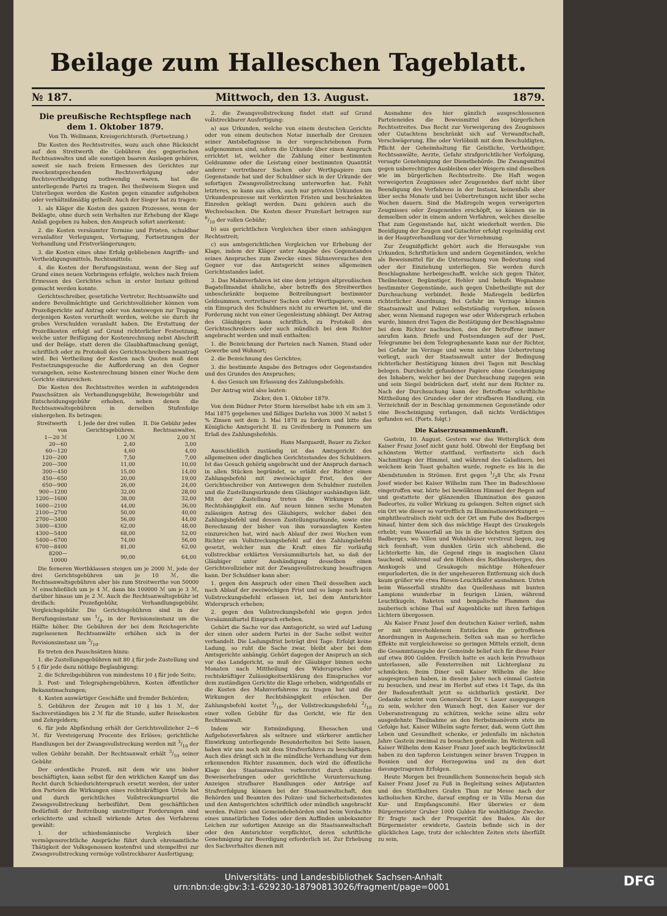Beilage zum Halleschen Tageblatt.
№ 187. Mittwoch, den 13. August. 1879.
Die preußische Rechtspflege nach dem 1. Oktober 1879.
Von Th. Wellmann, Kreisgerichtsrath. (Fortsetzung.)
Die Kosten des Rechtsstreites, wozu auch ohne Rücksicht auf den Streitwerth die Gebühren des gegnerischen Rechtsanwaltes und alle sonstigen baaren Auslagen gehören, soweit sie nach freiem Ermessen des Gerichtes zur zweckentsprechenden Rechtsverfolgung oder Rechtsvertheidigung nothwendig waren, hat die unterliegende Partei zu tragen. Bei theilweisem Siegen und Unterliegen werden die Kosten gegen einander aufgehoben oder verhältnißmäßig getheilt. Auch der Sieger hat zu tragen:
1. als Kläger die Kosten des ganzen Prozesses, wenn der Beklagte, ohne durch sein Verhalten zur Erhebung der Klage Anlaß gegeben zu haben, den Anspruch sofort anerkennt:
2. die Kosten versäumter Termine und Fristen, schuldbar veranlaßter Verlegungen, Vertagung, Fortsetzungen der Verhandlung und Fristverlängerungen;
3. die Kosten eines ohne Erfolg gebliebenen Angriffs- und Vertheidigungsmittels, Rechtsmittels;
4. die Kosten der Berufungsinstanz, wenn der Sieg auf Grund eines neuen Vorbringens erfolgte, welches nach freiem Ermessen des Gerichtes schon in erster Instanz geltend gemacht werden konnte.
Gerichtsschreiber, gesetzliche Vertreter, Rechtsanwälte und andere Bevollmächtigte und Gerichtsvollzieher können vom Prozeßgerichte auf Antrag oder von Amtswegen zur Tragung derjenigen Kosten verurtheilt werden, welche sie durch ihr grobes Verschulden veranlaßt haben. Die Erstattung der Prozeßkosten erfolgt auf Grund richterlicher Festsetzung, welche unter Beifügung der Kostenrechnung nebst Abschrift und der Beläge, statt deren die Glaubhaftmachung genügt, schriftlich oder zu Protokoll des Gerichtsschreibers beantragt wird. Bei Vertheilung der Kosten nach Quoten muß dem Festsetzungsgesuche die Aufforderung an den Gegner vorangehen, seine Kostenrechnung binnen einer Woche dem Gerichte einzureichen.
Die Kosten des Rechtsstreites werden in aufsteigenden Pauschsätzen als Verhandlungsgebühr, Beweisgebühr und Entscheidungsgebühr erhoben, neben denen die Rechtsanwaltsgebühren in derselben Stufenfolge einhergehen. Es betragen:
| Streitwerth von | I. Jede der drei vollen Gerichtsgebühren. | II. Die Gebühr jedes Rechtsanwaltes. |
| --- | --- | --- |
| 1—20 ℳ | 1,00 ℳ | 2,00 ℳ |
| 20—60 | 2,40 | 3,00 |
| 60—120 | 4,60 | 4,00 |
| 120—200 | 7,50 | 7,00 |
| 200—300 | 11,00 | 10,00 |
| 300—450 | 15,00 | 14,00 |
| 450—650 | 20,00 | 19,00 |
| 650—900 | 26,00 | 24,00 |
| 900—1200 | 32,00 | 28,00 |
| 1200—1600 | 38,00 | 32,00 |
| 1600—2100 | 44,00 | 36,00 |
| 2100—2700 | 50,00 | 40,00 |
| 2700—3400 | 56,00 | 44,00 |
| 3400—4300 | 62,00 | 48,00 |
| 4300—5400 | 68,00 | 52,00 |
| 5400—6700 | 74,00 | 56,00 |
| 6700—8400 | 81,00 | 62,00 |
| 8200—10000 | 90,00 | 64,00 |
Die ferneren Werthklassen steigen um je 2000 ℳ, jede der drei Gerichtsgebühren um je 10 ℳ, die Rechtsanwaltsgebühren aber bis zum Streitwerthe von 50000 ℳ einschließlich um je 4 ℳ, dann bis 100000 ℳ um je 3 ℳ, darüber hinaus um je 2 ℳ. Auch die Rechtsanwaltsgebühr ist dreifach: Prozeßgebühr, Verhandlungsgebühr, Vergleichsgebühr. Die Gerichtsgebühren sind in der Berufungsinstanz um 1/4, in der Revisionsinstanz um die Hälfte höher. Die Gebühren der bei dem Reichsgerichte zugelassenen Rechtsanwälte erhöhen sich in der Revisionsinstanz um 3/10.
Es treten den Pauschsätzen hinzu:
1. die Zustellungsgebühren mit 80 ₰ für jede Zustellung und 5 ₰ für jede dazu nöthige Beglaubigung;
2. die Schreibgebühren von mindestens 10 ₰ für jede Seite;
3. Post- und Telegraphengebühren, Kosten öffentlicher Bekanntmachungen;
4. Kosten auswärtiger Geschäfte und fremder Behörden;
5. Gebühren der Zeugen mit 10 ₰ bis 1 ℳ, der Sachverständigen bis 2 ℳ für die Stunde, außer Reisekosten und Zehrgeldern;
6. für jede Abpfändung erhält der Gerichtsvollzieher 2—6 ℳ, für Versteigerung Procente des Erlöses; gerichtliche Handlungen bei der Zwangsvollstreckung werden mit 3/10 der vollen Gebühr bezahlt. Der Rechtsanwalt erhält 3/10 seiner Gebühr.
Der ordentliche Prozeß, mit dem wir uns bisher beschäftigten, kann selbst für den wirklichen Kampf um das Recht durch Schiedsrichterspruch ersetzt werden, der unter den Parteien die Wirkungen eines rechtskräftigen Urtels hat und durch gerichtliches Vollstreckungsurtel die Zwangsvollstreckung herbeiführt. Dem geschäftlichen Bedürfniß der Beitreibung unstreitiger Forderungen sind erleichterte und schnell wirkende Arten des Verfahrens gewählt:
1. der schiedsmännische Vergleich über vermögensrechtliche Ansprüche führt durch ehrenamtliche Thätigkeit der Volksgenossen kostenfrei und stempelfrei zur Zwangsvollstreckung vermöge vollstreckbarer Ausfertigung;
2. die Zwangsvollstreckung findet statt auf Grund vollstreckbarer Ausfertigung:
a) aus Urkunden, welche von einem deutschen Gerichte oder von einem deutschen Notar innerhalb der Grenzen seiner Amtsbefugnisse in der vorgeschriebenen Form aufgenommen sind, sofern die Urkunde über einen Anspruch errichtet ist, welcher die Zahlung einer bestimmten Geldsumme oder die Leistung einer bestimmten Quantität anderer vertretbarer Sachen oder Werthpapiere zum Gegenstande hat und der Schuldner sich in der Urkunde der sofortigen Zwangsvollstreckung unterworfen hat. Fehlt letzteres, so kann aus allen, auch nur privaten Urkunden im Urkundenprozesse mit verkürzten Fristen und beschränkten Einreden geklagt werden. Dazu gehören auch die Wechselsachen. Die Kosten dieser Prozeßart betragen nur 6/10 der vollen Gebühr;
b) aus gerichtlichen Vergleichen über einen anhängigen Rechtsstreit;
c) aus amtsgerichtlichen Vergleichen vor Erhebung der Klage, indem der Kläger unter Angabe des Gegenstandes seines Anspruches zum Zwecke eines Sühneversuches den Gegner vor das Amtsgericht seines allgemeinen Gerichtsstandes ladet.
3. Das Mahnverfahren ist eine dem jetzigen altpreußischen Bagatellmandat ähnliche, aber betreffs des Streitwerthes unbeschränkte bequeme Beitreibungsart bestimmter Geldsummen, vertretbarer Sachen oder Werthpapiere, wenn ein Einspruch des Schuldners nicht zu erwarten ist, und die Forderung nicht von einer Gegenleistung abhängt. Der Antrag des Gläubigers kann schriftlich, zu Protokoll des Gerichtsschreibers oder auch mündlich bei dem Richter angebracht werden und muß enthalten:
1. die Bezeichnung der Parteien nach Namen, Stand oder Gewerbe und Wohnort;
2. die Bezeichnung des Gerichtes;
3. die bestimmte Angabe des Betrages oder Gegenstandes und des Grundes des Anspruches;
4. das Gesuch um Erlassung des Zahlungsbefehls.
Der Antrag wird also lauten:
Zicker, den 1. Oktober 1879.
Von dem Büdner Peter Storm hierselbst habe ich ein am 3. Mai 1875 gegebenes und fälliges Darlehn von 3000 ℳ nebst 5 % Zinsen seit dem 3. Mai 1878 zu fordern und bitte das Königliche Amtsgericht II. zu Greifenberg in Pommern um Erlaß des Zahlungsbefehls.
Hans Marquardt, Bauer zu Zicker.
Ausschließlich zuständig ist das Amtsgericht des allgemeinen oder dinglichen Gerichtsstandes des Schuldners. Ist das Gesuch gehörig angebracht und der Anspruch darnach in allen Stücken begründet, so erläßt der Richter einen Zahlungsbefehl mit zweiwöchiger Frist, den der Gerichtsschreiber von Amtswegen dem Schuldner zustellen und die Zustellungsurkunde dem Gläubiger aushändigen läßt. Mit der Zustellung treten die Wirkungen der Rechtshängigkeit ein. Auf neuen binnen sechs Monaten zulässigen Antrag des Gläubigers, welcher dabei den Zahlungsbefehl und dessen Zustellungsurkunde, sowie eine Berechnung der bisher von ihm vorausslagten Kosten einzureichen hat, wird nach Ablauf der zwei Wochen vom Richter ein Vollstreckungsbefehl auf den Zahlungsbefehl gesetzt, welcher nun die Kraft eines für vorläufig vollstreckbar erklärten Versäumnißurtels hat, so daß der Gläubiger unter Aushändigung desselben einen Gerichtsvollzieher mit der Zwangsvollstreckung beauftragen kann. Der Schuldner kann aber:
1. gegen den Anspruch oder einen Theil desselben auch nach Ablauf der zweiwöchigen Frist und so lange noch kein Vollstreckungsbefehl erlassen ist, bei dem Amtsrichter Widerspruch erheben;
2. gegen den Vollstreckungsbefehl wie gegen jedes Versäumnißurtel Einspruch erheben.
Gehört die Sache vor das Amtsgericht, so wird auf Ladung der einen oder andern Partei in der Sache selbst weiter verhandelt. Die Ladungsfrist beträgt drei Tage. Erfolgt keine Ladung, so ruht die Sache zwar, bleibt aber bei dem Amtsgerichte anhängig. Gehört dagegen der Anspruch an sich vor das Landgericht, so muß der Gläubiger binnen sechs Monaten nach Mittheilung des Widerspruches oder rechtskräftiger Zulässigkeitserklärung des Einspruches vor dem zuständigen Gerichte die Klage erheben, widrigenfalls er die Kosten des Mahnverfahrens zu tragen hat und die Wirkungen der Rechtshängigkeit erlöschen. Der Zahlungsbefehl kostet 3/10, der Vollstreckungsbefehl 2/10 einer vollen Gebühr für das Gericht, wie für den Rechtsanwalt.
Indem wir Entmündigung, Ehesachen und Aufgebotsverfahren als seltnere und stärkerer amtlicher Einwirkung unterliegende Besonderheiten bei Seite lassen, haben wir uns noch mit dem Strafverfahren zu beschäftigen. Auch dies drängt sich in die mündliche Verhandlung vor dem erkennenden Richter zusammen, doch wird die öffentliche Klage des Staatsanwaltes vorbereitet durch einzelne Beweiserhebungen oder gerichtliche Voruntersuchung. Anzeigen strafbarer Handlungen oder Anträge auf Strafverfolgung können bei der Staatsanwaltschaft, den Behörden und Beamten des Polizei- und Sicherheitsdienstes und den Amtsgerichten schriftlich oder mündlich angebracht werden. Polizei- und Gemeindebehörden sind beim Verdachte eines unnatürlichen Todes oder dem Auffinden unbekannter Leichen zur sofortigen Anzeige an die Staatsanwaltschaft oder den Amtsrichter verpflichtet, deren schriftliche Genehmigung zur Beerdigung erforderlich ist. Zur Erhebung des Sachverhaltes dienen mit
Ausnahme des hier gänzlich ausgeschlossenen Parteieneides die Beweismittel des bürgerlichen Rechtsstreites. Das Recht zur Verweigerung des Zeugnisses oder Gutachtens beschränkt sich auf Verwandtschaft, Verschwägerung, Ehe oder Verlöbniß mit dem Beschuldigten, Pflicht der Geheimhaltung für Geistliche, Vertheidiger, Rechtsanwälte, Aerzte, Gefahr strafgerichtlicher Verfolgung, versagte Genehmigung der Dienstbehörde. Die Zwangsmittel gegen unberechtigtes Ausbleiben oder Weigern sind dieselben wie im bürgerlichen Rechtsstreite. Die Haft wegen verweigerten Zeugnisses oder Zeugeneides darf nicht über Beendigung des Verfahrens in der Instanz, keinenfalls aber über sechs Monate und bei Uebertretungen nicht über sechs Wochen dauern. Sind die Maßregeln wegen verweigerten Zeugnisses oder Zeugeneides erschöpft, so können sie in demselben oder in einem andern Verfahren, welches dieselbe That zum Gegenstande hat, nicht wiederholt werden. Die Beeidigung der Zeugen und Gutachter erfolgt regelmäßig erst in der Hauptverhandlung vor der Vernehmung.
Zur Zeugnißpflicht gehört auch die Herausgabe von Urkunden, Schriftstücken und andern Gegenständen, welche als Beweismittel für die Untersuchung von Bedeutung sind oder der Einziehung unterliegen. Sie werden durch Beschlagnahme herbeigeschafft, welche sich gegen Thäter, Theilnehmer, Begünstiger, Hehler und behufs Wegnahme bestimmter Gegenstände, auch gegen Unbetheiligte mit der Durchsuchung verbindet. Beide Maßregeln bedürfen richterlicher Anordnung. Bei Gefahr im Verzuge können Staatsanwalt und Polizei selbstständig vorgehen, müssen aber, wenn Niemand zugegen war oder Widerspruch erhoben wurde, binnen drei Tagen die Bestätigung der Beschlagnahme bei dem Richter nachsuchen, den der Betroffene immer anrufen kann. Briefe und Postsendungen auf der Post, Telegramme bei dem Telegraphenamte kann nur der Richter, bei Gefahr im Verzuge und wenn nicht blos Uebertretung vorliegt, auch der Staatsanwalt unter der Bedingung richterlicher Bestätigung binnen drei Tagen mit Beschlag belegen. Durchsicht gefundener Papiere ohne Genehmigung des Inhabers, welcher bei der Durchsuchung zugegen sein und sein Siegel beidrücken darf, steht nur dem Richter zu. Nach der Durchsuchung kann der Betroffene schriftliche Mittheilung des Grundes oder der strafbaren Handlung, ein Verzeichniß der in Beschlag genommenen Gegenstände oder eine Bescheinigung verlangen, daß nichts Verdächtiges gefunden sei. (Forts. folgt.)
Die Kaiserzusammenkunft.
Gastein, 10. August. Gestern war das Wetterglück dem Kaiser Franz Josef nicht ganz hold. Obwohl der Empfang bei schönstem Wetter stattfand, verfinsterte sich doch Nachmittags der Himmel, und während des Galadiners, bei welchem kein Toast gehalten wurde, regnete es bis in die Abendstunden in Strömen. Erst gegen 1/28 Uhr, als Franz Josef wieder bei Kaiser Wilhelm zum Thee im Badeschlosse eingetroffen war, hörte bei bewölktem Himmel der Regen auf und gestattete der glänzenden Illumination des ganzen Badeortes, zu voller Wirkung zu gelangen. Selten eignet sich ein Ort wie dieser so vortrefflich zu Illuminationswirkungen — amphitheatralisch zieht sich der Ort am Fuße des Badberges hinauf, hinter dem sich das mächtige Haupt des Graukegels erhebt; vom Wasserfall an bis in die höchsten Spitzen des Badberges, wo Villen und Wohnhäuser verstreut liegen, zog sich feenhaft, vom dunklen Grün sich abhebend, die Lichterkette hin, die Gegend rings in magischen Glanz tauchend, während auf den Höhen des Rathhausberges, des Annkogels und Graukogels mächtige Höhenfeuer emporloderten, die in der ungeheueren Entfernung sich doch kaum größer wie etwa Riesen-Leuchtkäfer ausnahmen. Unten beim Wasserfall strahlte das Quellenhaus mit bunten Lampions wunderbar in feurigen Linien, während Leuchtkugeln, Raketen und bengalische Flammen das zauberisch schöne Thal auf Augenblicke mit ihren farbigen Lichtern übergossen.
Als Kaiser Franz Josef den deutschen Kaiser verließ, nahm er mit unverhohlenem Entzücken die getroffenen Anordnungen in Augenschein. Selten sah man so herrliche Effekte mit vergleichsweise so geringen Mitteln erzielt, denn die Gesammtausgabe der Gemeinde belief sich für diese Feier auf etwa 800 Gulden. Freilich hatte es auch kein Privathaus unterlassen, alle Fensterreihen mit Lichterglanz zu schmücken. Beim Diner soll Kaiser Wilhelm die Idee ausgesprochen haben, in diesem Jahre noch einmal Gastein zu besuchen, und zwar im Herbst auf etwa 14 Tage, da ihn der Badeaufenthalt jetzt so sichtbarlich gestärkt. Der Gedanke scheint vom Generalarzt Dr. v. Lauer ausgegangen zu sein, welcher den Wunsch hegt, den Kaiser vor der Ueberanstrengung zu schützen, welche seine allzu sehr ausgedehnte Theilnahme an den Herbstmanövern stets im Gefolge hat. Kaiser Wilhelm sagte ferner, daß, wenn Gott ihm Leben und Gesundheit schenke, er jedenfalls im nächsten Jahre Gastein zweimal zu besuchen gedenke. Im Weiteren soll Kaiser Wilhelm dem Kaiser Franz Josef auch beglückwünscht haben zu den tapferen Leistungen seiner braven Truppen in Bosnien und der Herzegowina und zu den dort davongetragenen Erfolgen.
Heute Morgen bei freundlichem Sonnenschein begab sich Kaiser Franz Josef zu Fuß in Begleitung seines Adjutanten und des Statthalters Grafen Thun zur Messe nach der katholischen Kirche, darauf empfing er in Villa Meran das Kur- und Empfangscomité. Hier überwies er dem Bürgermeister Gruber 1000 Gulden für wohlthätige Zwecke. Er fragte nach der Prosperität des Bades. Als der Bürgermeister erwiderte, Gastein befinde sich in der glücklichen Lage, trotz der schlechten Zeiten stets überfüllt zu sein,
Universitäts- und Landesbibliothek Sachsen-Anhalt
urn:nbn:de:gbv:3:1-629230-18790813026/fragment/page=0001 DFG